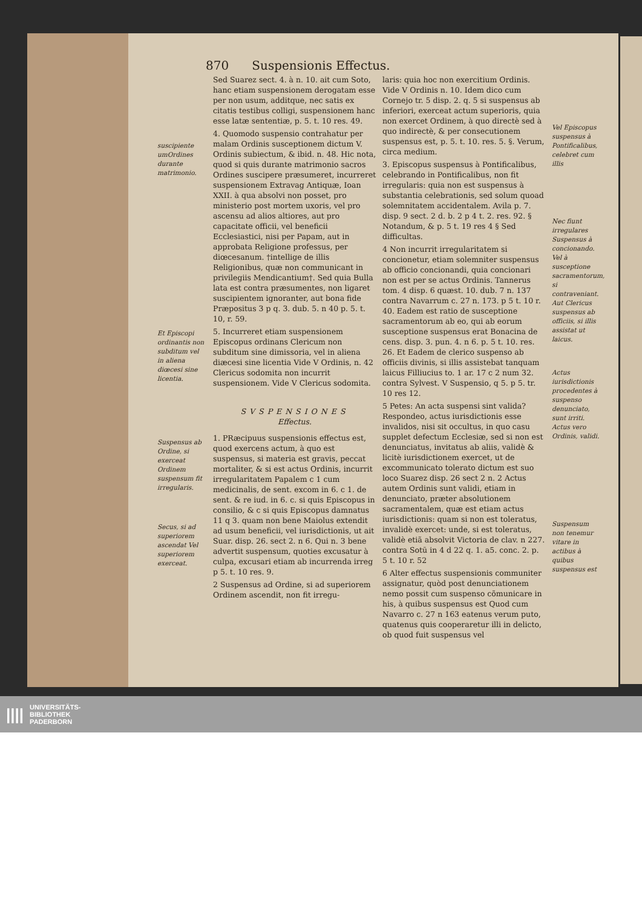870 Suspensionis Effectus.
suscipiente umOrdines durante matrimonio.
Et Episcopi ordinantis non subditum vel in aliena diœcesi sine licentia.
Suspensus ab Ordine, si exerceat Ordinem suspensum fit irregularis.
Secus, si ad superiorem ascendat Vel superiorem exerceat.
Sed Suarez sect. 4. à n. 10. ait cum Soto, hanc etiam suspensionem derogatam esse per non usum, additque, nec satis ex citatis testibus colligi, suspensionem hanc esse latæ sententiæ, p. 5. t. 10 res. 49.
4. Quomodo suspensio contrahatur per malam Ordinis susceptionem dictum V. Ordinis subiectum, & ibid. n. 48. Hic nota, quod si quis durante matrimonio sacros Ordines suscipere præsumeret, incurreret suspensionem Extravag Antiquæ, Ioan XXII. à qua absolvi non posset, pro ministerio post mortem uxoris, vel pro ascensu ad alios altiores, aut pro capacitate officii, vel beneficii Ecclesiastici, nisi per Papam, aut in approbata Religione professus, per diœcesanum. †intellige de illis Religionibus, quæ non communicant in privilegiis Mendicantium†. Sed quia Bulla lata est contra præsumentes, non ligaret suscipientem ignoranter, aut bona fide Præpositus 3 p q. 3. dub. 5. n 40 p. 5. t. 10, r. 59.
5. Incurreret etiam suspensionem Episcopus ordinans Clericum non subditum sine dimissoria, vel in aliena diæcesi sine licentia Vide V Ordinis, n. 42 Clericus sodomita non incurrit suspensionem. Vide V Clericus sodomita.
SVSPENSIONES
Effectus.
1. PRæcipuus suspensionis effectus est, quod exercens actum, à quo est suspensus, si materia est gravis, peccat mortaliter, & si est actus Ordinis, incurrit irregularitatem Papalem c 1 cum medicinalis, de sent. excom in 6. c 1. de sent. & re iud. in 6. c. si quis Episcopus in consilio, & c si quis Episcopus damnatus 11 q 3. quam non bene Maiolus extendit ad usum beneficii, vel iurisdictionis, ut ait Suar. disp. 26. sect 2. n 6. Qui n. 3 bene advertit suspensum, quoties excusatur à culpa, excusari etiam ab incurrenda irreg p 5. t. 10 res. 9.
2 Suspensus ad Ordine, si ad superiorem Ordinem ascendit, non fit irregu-
laris: quia hoc non exercitium Ordinis. Vide V Ordinis n. 10. Idem dico cum Cornejo tr. 5 disp. 2. q. 5 si suspensus ab inferiori, exerceat actum superioris, quia non exercet Ordinem, à quo directè sed à quo indirectè, & per consecutionem suspensus est, p. 5. t. 10. res. 5. §. Verum, circa medium.
3. Episcopus suspensus à Pontificalibus, celebrando in Pontificalibus, non fit irregularis: quia non est suspensus à substantia celebrationis, sed solum quoad solemnitatem accidentalem. Avila p. 7. disp. 9 sect. 2 d. b. 2 p 4 t. 2. res. 92. § Notandum, & p. 5 t. 19 res 4 § Sed difficultas.
4 Non incurrit irregularitatem si concionetur, etiam solemniter suspensus ab officio concionandi, quia concionari non est per se actus Ordinis. Tannerus tom. 4 disp. 6 quæst. 10. dub. 7 n. 137 contra Navarrum c. 27 n. 173. p 5 t. 10 r. 40. Eadem est ratio de susceptione sacramentorum ab eo, qui ab eorum susceptione suspensus erat Bonacina de cens. disp. 3. pun. 4. n 6. p. 5 t. 10. res. 26. Et Eadem de clerico suspenso ab officiis divinis, si illis assistebat tanquam laicus Filliucius to. 1 ar. 17 c 2 num 32. contra Sylvest. V Suspensio, q 5. p 5. tr. 10 res 12.
5 Petes: An acta suspensi sint valida? Respondeo, actus iurisdictionis esse invalidos, nisi sit occultus, in quo casu supplet defectum Ecclesiæ, sed si non est denunciatus, invitatus ab aliis, validè & licitè iurisdictionem exercet, ut de excommunicato tolerato dictum est suo loco Suarez disp. 26 sect 2 n. 2 Actus autem Ordinis sunt validi, etiam in denunciato, præter absolutionem sacramentalem, quæ est etiam actus iurisdictionis: quam si non est toleratus, invalidè exercet: unde, si est toleratus, validè etiã absolvit Victoria de clav. n 227. contra Sotū in 4 d 22 q. 1. a5. conc. 2. p. 5 t. 10 r. 52
6 Alter effectus suspensionis communiter assignatur, quòd post denunciationem nemo possit cum suspenso cõmunicare in his, à quibus suspensus est Quod cum Navarro c. 27 n 163 eatenus verum puto, quatenus quis cooperaretur illi in delicto, ob quod fuit suspensus vel
Vel Episcopus suspensus à Pontificalibus, celebret cum illis
Nec fiunt irregulares Suspensus à concionando. Vel à susceptione sacramentorum, si contraveniant. Aut Clericus suspensus ab officiis, si illis assistat ut laicus.
Actus iurisdictionis procedentes à suspenso denunciato, sunt irriti. Actus vero Ordinis, validi.
Suspensum non tenemur vitare in actibus à quibus suspensus est
|||| UNIVERSITÄTS-
BIBLIOTHEK
PADERBORN